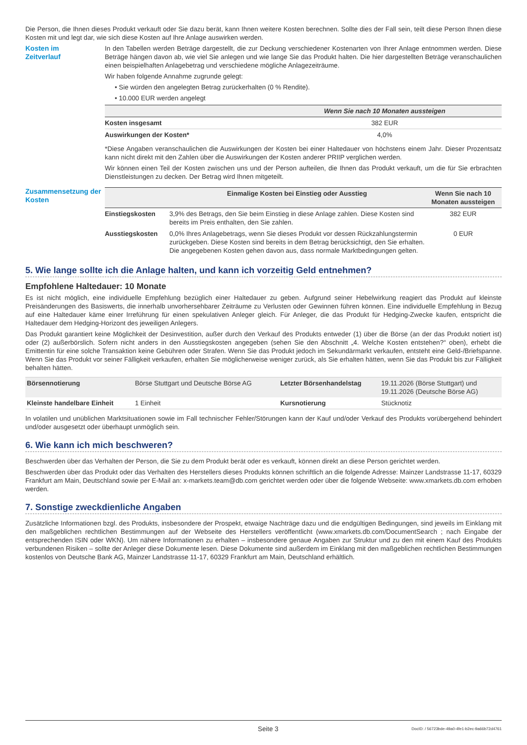Die Person, die Ihnen dieses Produkt verkauft oder Sie dazu berät, kann Ihnen weitere Kosten berechnen. Sollte dies der Fall sein, teilt diese Person Ihnen diese Kosten mit und legt dar, wie sich diese Kosten auf Ihre Anlage auswirken werden.
Kosten im
Zeitverlauf
In den Tabellen werden Beträge dargestellt, die zur Deckung verschiedener Kostenarten von Ihrer Anlage entnommen werden. Diese Beträge hängen davon ab, wie viel Sie anlegen und wie lange Sie das Produkt halten. Die hier dargestellten Beträge veranschaulichen einen beispielhaften Anlagebetrag und verschiedene mögliche Anlagezeiträume.
Wir haben folgende Annahme zugrunde gelegt:
• Sie würden den angelegten Betrag zurückerhalten (0 % Rendite).
• 10.000 EUR werden angelegt
| | Wenn Sie nach 10 Monaten aussteigen |
| --- | --- |
| Kosten insgesamt | 382 EUR |
| Auswirkungen der Kosten* | 4,0% |
*Diese Angaben veranschaulichen die Auswirkungen der Kosten bei einer Haltedauer von höchstens einem Jahr. Dieser Prozentsatz kann nicht direkt mit den Zahlen über die Auswirkungen der Kosten anderer PRIIP verglichen werden.
Wir können einen Teil der Kosten zwischen uns und der Person aufteilen, die Ihnen das Produkt verkauft, um die für Sie erbrachten Dienstleistungen zu decken. Der Betrag wird Ihnen mitgeteilt.
Zusammensetzung der Kosten
| | Einmalige Kosten bei Einstieg oder Ausstieg | Wenn Sie nach 10 Monaten aussteigen |
| --- | --- | --- |
| Einstiegskosten | 3,9% des Betrags, den Sie beim Einstieg in diese Anlage zahlen. Diese Kosten sind bereits im Preis enthalten, den Sie zahlen. | 382 EUR |
| Ausstiegskosten | 0,0% Ihres Anlagebetrags, wenn Sie dieses Produkt vor dessen Rückzahlungstermin zurückgeben. Diese Kosten sind bereits in dem Betrag berücksichtigt, den Sie erhalten. Die angegebenen Kosten gehen davon aus, dass normale Marktbedingungen gelten. | 0 EUR |
5. Wie lange sollte ich die Anlage halten, und kann ich vorzeitig Geld entnehmen?
Empfohlene Haltedauer: 10 Monate
Es ist nicht möglich, eine individuelle Empfehlung bezüglich einer Haltedauer zu geben. Aufgrund seiner Hebelwirkung reagiert das Produkt auf kleinste Preisänderungen des Basiswerts, die innerhalb unvorhersehbarer Zeiträume zu Verlusten oder Gewinnen führen können. Eine individuelle Empfehlung in Bezug auf eine Haltedauer käme einer Irreführung für einen spekulativen Anleger gleich. Für Anleger, die das Produkt für Hedging-Zwecke kaufen, entspricht die Haltedauer dem Hedging-Horizont des jeweiligen Anlegers.
Das Produkt garantiert keine Möglichkeit der Desinvestition, außer durch den Verkauf des Produkts entweder (1) über die Börse (an der das Produkt notiert ist) oder (2) außerbörslich. Sofern nicht anders in den Ausstiegskosten angegeben (sehen Sie den Abschnitt „4. Welche Kosten entstehen?“ oben), erhebt die Emittentin für eine solche Transaktion keine Gebühren oder Strafen. Wenn Sie das Produkt jedoch im Sekundärmarkt verkaufen, entsteht eine Geld-/Briefspanne. Wenn Sie das Produkt vor seiner Fälligkeit verkaufen, erhalten Sie möglicherweise weniger zurück, als Sie erhalten hätten, wenn Sie das Produkt bis zur Fälligkeit behalten hätten.
| Börsennotierung | Börse Stuttgart und Deutsche Börse AG | Letzter Börsenhandelstag | 19.11.2026 (Börse Stuttgart) und 19.11.2026 (Deutsche Börse AG) |
| Kleinste handelbare Einheit | 1 Einheit | Kursnotierung | Stücknotiz |
In volatilen und unüblichen Marktsituationen sowie im Fall technischer Fehler/Störungen kann der Kauf und/oder Verkauf des Produkts vorübergehend behindert und/oder ausgesetzt oder überhaupt unmöglich sein.
6. Wie kann ich mich beschweren?
Beschwerden über das Verhalten der Person, die Sie zu dem Produkt berät oder es verkauft, können direkt an diese Person gerichtet werden.
Beschwerden über das Produkt oder das Verhalten des Herstellers dieses Produkts können schriftlich an die folgende Adresse: Mainzer Landstrasse 11-17, 60329 Frankfurt am Main, Deutschland sowie per E-Mail an: x-markets.team@db.com gerichtet werden oder über die folgende Webseite: www.xmarkets.db.com erhoben werden.
7. Sonstige zweckdienliche Angaben
Zusätzliche Informationen bzgl. des Produkts, insbesondere der Prospekt, etwaige Nachträge dazu und die endgültigen Bedingungen, sind jeweils im Einklang mit den maßgeblichen rechtlichen Bestimmungen auf der Webseite des Herstellers veröffentlicht (www.xmarkets.db.com/DocumentSearch ; nach Eingabe der entsprechenden ISIN oder WKN). Um nähere Informationen zu erhalten – insbesondere genaue Angaben zur Struktur und zu den mit einem Kauf des Produkts verbundenen Risiken – sollte der Anleger diese Dokumente lesen. Diese Dokumente sind außerdem im Einklang mit den maßgeblichen rechtlichen Bestimmungen kostenlos von Deutsche Bank AG, Mainzer Landstrasse 11-17, 60329 Frankfurt am Main, Deutschland erhältlich.
Seite 3 DocID: / 56723bde-49a0-4fe1-b2ec-9a66b72d4761